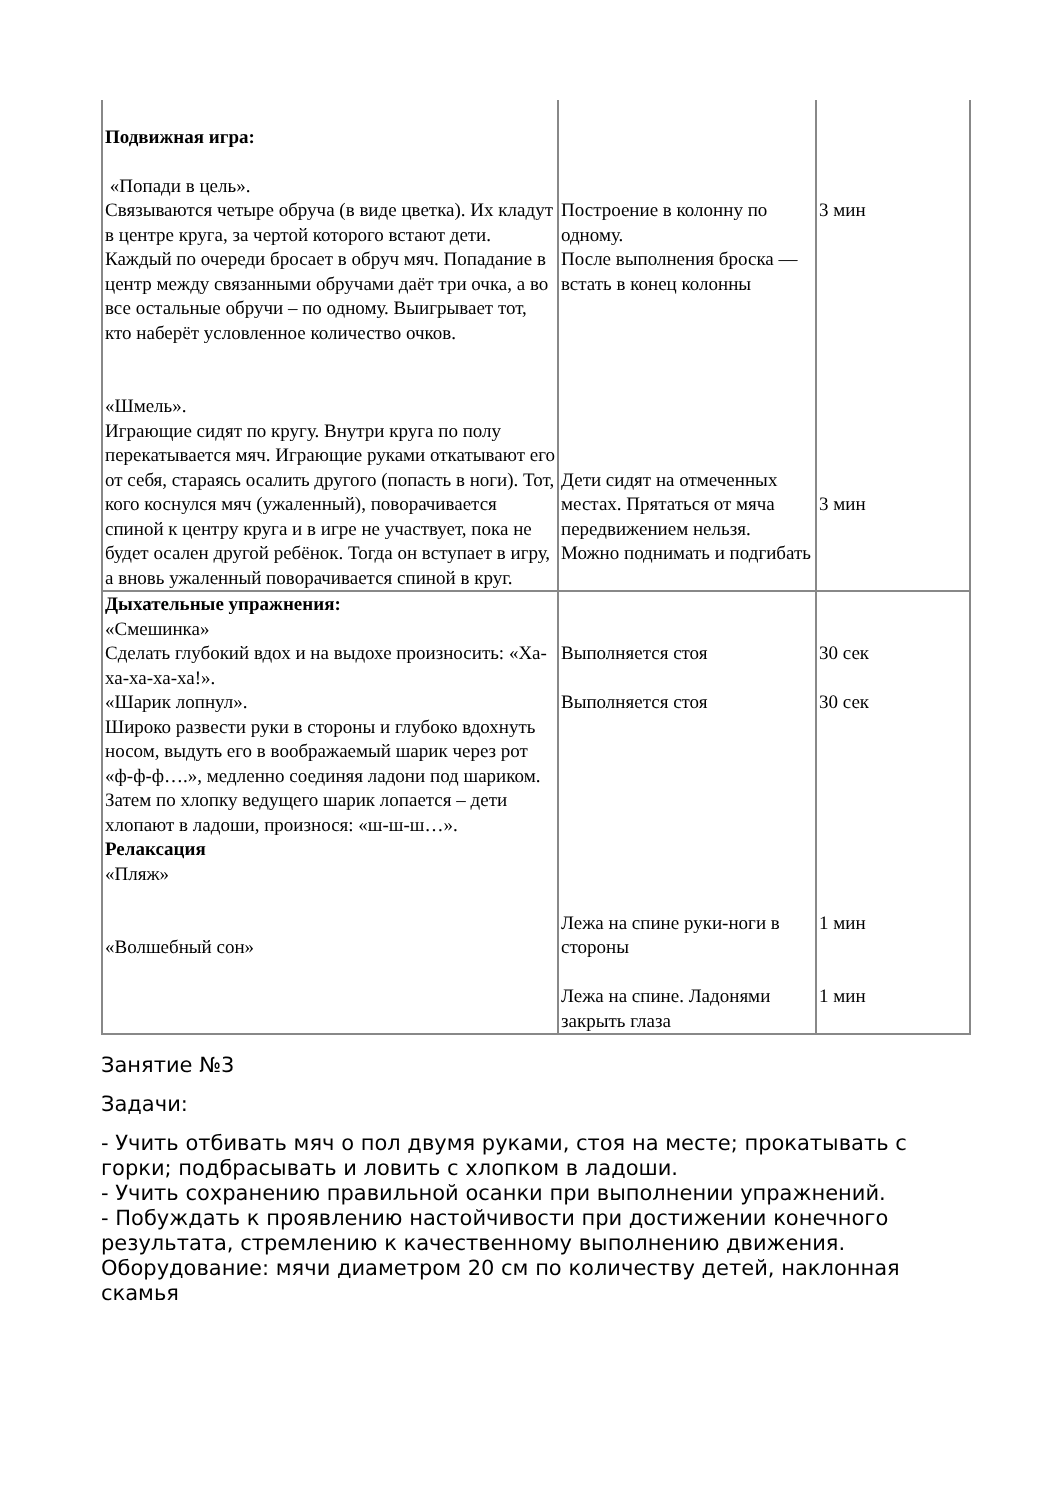| Подвижная игра: «Попади в цель». Связываются четыре обруча (в виде цветка). Их кладут в центре круга, за чертой которого встают дети. Каждый по очереди бросает в обруч мяч. Попадание в центр между связанными обручами даёт три очка, а во все остальные обручи – по одному. Выигрывает тот, кто наберёт условленное количество очков. «Шмель». Играющие сидят по кругу. Внутри круга по полу перекатывается мяч. Играющие руками откатывают его от себя, стараясь осалить другого (попасть в ноги). Тот, кого коснулся мяч (ужаленный), поворачивается спиной к центру круга и в игре не участвует, пока не будет осален другой ребёнок. Тогда он вступает в игру, а вновь ужаленный поворачивается спиной в круг. | Построение в колонну по одному. После выполнения броска — встать в конец колонны Дети сидят на отмеченных местах. Прятаться от мяча передвижением нельзя. Можно поднимать и подгибать | 3 мин 3 мин |
| Дыхательные упражнения: «Смешинка» Сделать глубокий вдох и на выдохе произносить: «Ха-ха-ха-ха-ха!». «Шарик лопнул». Широко развести руки в стороны и глубоко вдохнуть носом, выдуть его в воображаемый шарик через рот «ф-ф-ф….», медленно соединяя ладони под шариком. Затем по хлопку ведущего шарик лопается – дети хлопают в ладоши, произнося: «ш-ш-ш…». Релаксация «Пляж» «Волшебный сон» | Выполняется стоя Выполняется стоя Лежа на спине руки-ноги в стороны Лежа на спине. Ладонями закрыть глаза | 30 сек 30 сек 1 мин 1 мин |
Занятие №3
Задачи:
- Учить отбивать мяч о пол двумя руками, стоя на месте; прокатывать с горки; подбрасывать и ловить с хлопком в ладоши.
- Учить сохранению правильной осанки при выполнении упражнений.
- Побуждать к проявлению настойчивости при достижении конечного результата, стремлению к качественному выполнению движения.
Оборудование: мячи диаметром 20 см по количеству детей, наклонная скамья